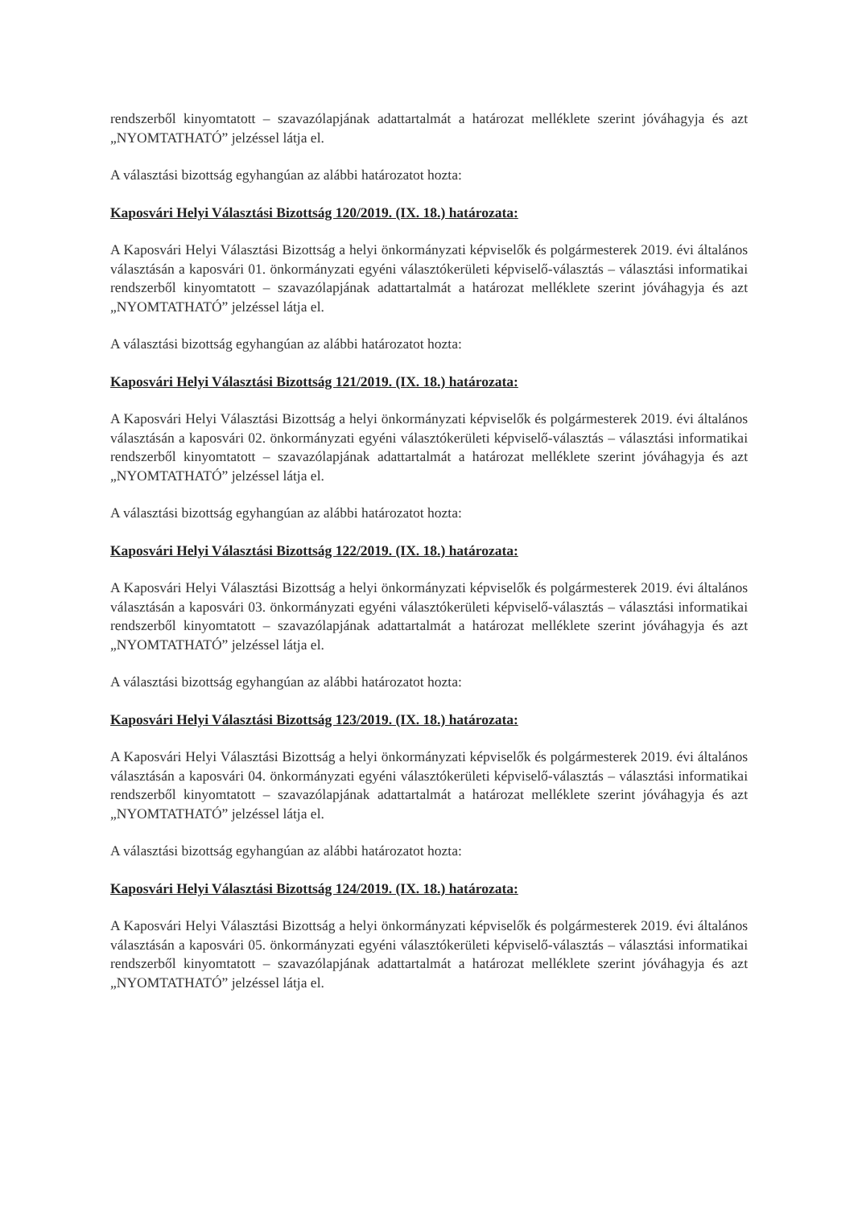rendszerből kinyomtatott – szavazólapjának adattartalmát a határozat melléklete szerint jóváhagyja és azt „NYOMTATHATÓ” jelzéssel látja el.
A választási bizottság egyhangúan az alábbi határozatot hozta:
Kaposvári Helyi Választási Bizottság 120/2019. (IX. 18.) határozata:
A Kaposvári Helyi Választási Bizottság a helyi önkormányzati képviselők és polgármesterek 2019. évi általános választásán a kaposvári 01. önkormányzati egyéni választókerületi képviselő-választás – választási informatikai rendszerből kinyomtatott – szavazólapjának adattartalmát a határozat melléklete szerint jóváhagyja és azt „NYOMTATHATÓ” jelzéssel látja el.
A választási bizottság egyhangúan az alábbi határozatot hozta:
Kaposvári Helyi Választási Bizottság 121/2019. (IX. 18.) határozata:
A Kaposvári Helyi Választási Bizottság a helyi önkormányzati képviselők és polgármesterek 2019. évi általános választásán a kaposvári 02. önkormányzati egyéni választókerületi képviselő-választás – választási informatikai rendszerből kinyomtatott – szavazólapjának adattartalmát a határozat melléklete szerint jóváhagyja és azt „NYOMTATHATÓ” jelzéssel látja el.
A választási bizottság egyhangúan az alábbi határozatot hozta:
Kaposvári Helyi Választási Bizottság 122/2019. (IX. 18.) határozata:
A Kaposvári Helyi Választási Bizottság a helyi önkormányzati képviselők és polgármesterek 2019. évi általános választásán a kaposvári 03. önkormányzati egyéni választókerületi képviselő-választás – választási informatikai rendszerből kinyomtatott – szavazólapjának adattartalmát a határozat melléklete szerint jóváhagyja és azt „NYOMTATHATÓ” jelzéssel látja el.
A választási bizottság egyhangúan az alábbi határozatot hozta:
Kaposvári Helyi Választási Bizottság 123/2019. (IX. 18.) határozata:
A Kaposvári Helyi Választási Bizottság a helyi önkormányzati képviselők és polgármesterek 2019. évi általános választásán a kaposvári 04. önkormányzati egyéni választókerületi képviselő-választás – választási informatikai rendszerből kinyomtatott – szavazólapjának adattartalmát a határozat melléklete szerint jóváhagyja és azt „NYOMTATHATÓ” jelzéssel látja el.
A választási bizottság egyhangúan az alábbi határozatot hozta:
Kaposvári Helyi Választási Bizottság 124/2019. (IX. 18.) határozata:
A Kaposvári Helyi Választási Bizottság a helyi önkormányzati képviselők és polgármesterek 2019. évi általános választásán a kaposvári 05. önkormányzati egyéni választókerületi képviselő-választás – választási informatikai rendszerből kinyomtatott – szavazólapjának adattartalmát a határozat melléklete szerint jóváhagyja és azt „NYOMTATHATÓ” jelzéssel látja el.